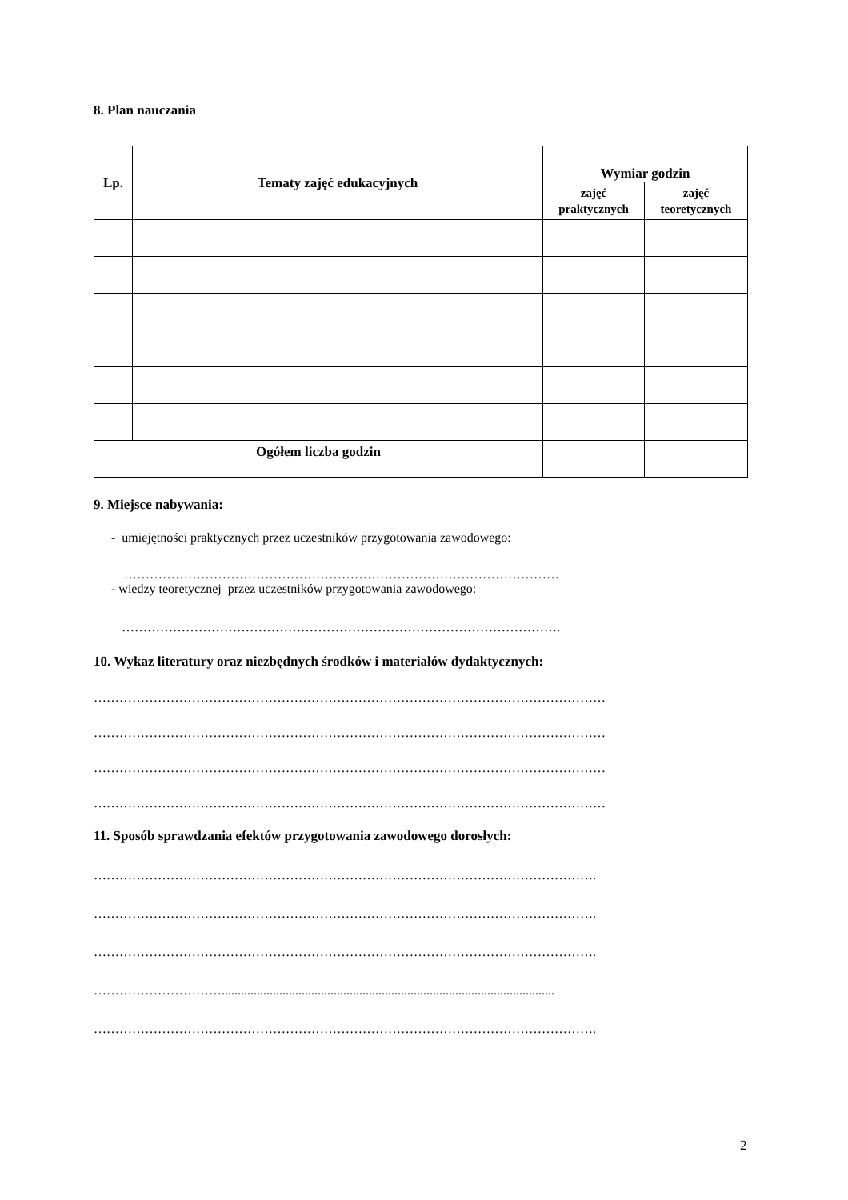8. Plan nauczania
| Lp. | Tematy zajęć edukacyjnych | Wymiar godzin | |
| --- | --- | --- | --- |
| | | zajęć praktycznych | zajęć teoretycznych |
| Ogółem liczba godzin | | | |
9. Miejsce nabywania:
- umiejętności praktycznych przez uczestników przygotowania zawodowego:
…………………………………………………………………………………………
- wiedzy teoretycznej przez uczestników przygotowania zawodowego:
………………………………………………………………………………………….
10. Wykaz literatury oraz niezbędnych środków i materiałów dydaktycznych:
…………………………………………………………………………………………………………
…………………………………………………………………………………………………………
…………………………………………………………………………………………………………
…………………………………………………………………………………………………………
11. Sposób sprawdzania efektów przygotowania zawodowego dorosłych:
……………………………………………………………………………………………………….
……………………………………………………………………………………………………….
……………………………………………………………………………………………………….
…………………………........................................................................................................
……………………………………………………………………………………………………….
2